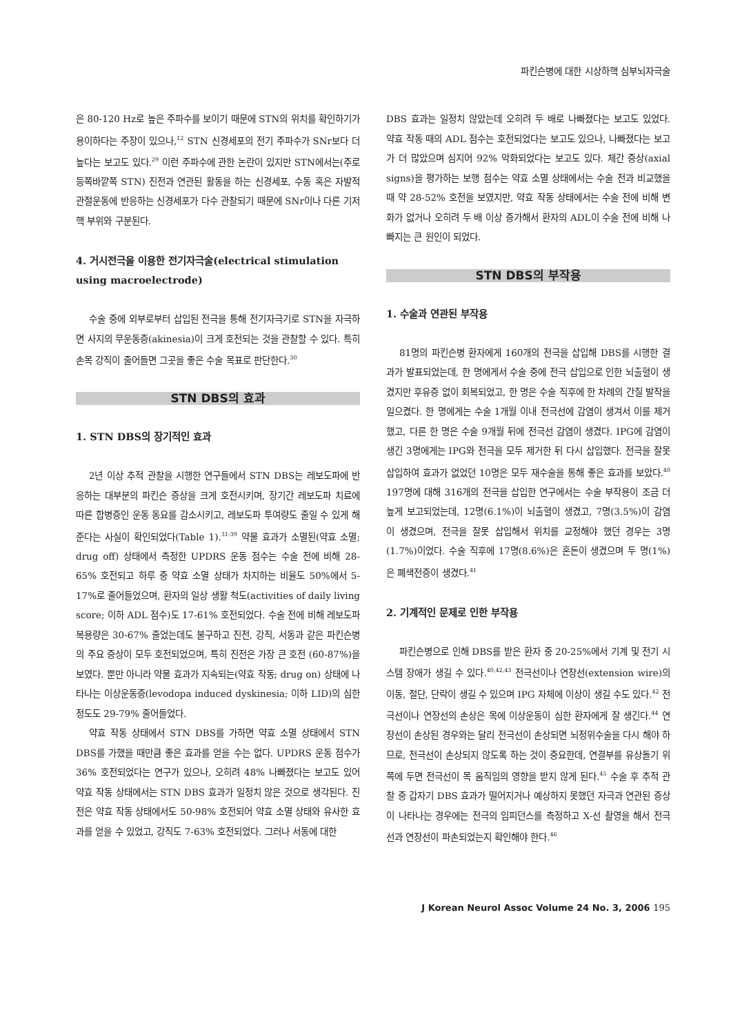파킨슨병에 대한 시상하핵 심부뇌자극술
은 80-120 Hz로 높은 주파수를 보이기 때문에 STN의 위치를 확인하기가 용이하다는 주장이 있으나,<sup>12</sup> STN 신경세포의 전기 주파수가 SNr보다 더 높다는 보고도 있다.<sup>29</sup> 이런 주파수에 관한 논란이 있지만 STN에서는(주로 등쪽바깥쪽 STN) 진전과 연관된 활동을 하는 신경세포, 수동 혹은 자발적 관절운동에 반응하는 신경세포가 다수 관찰되기 때문에 SNr이나 다른 기저핵 부위와 구분된다.
4. 거시전극을 이용한 전기자극술(electrical stimulation using macroelectrode)
수술 중에 외부로부터 삽입된 전극을 통해 전기자극기로 STN을 자극하면 사지의 무운동증(akinesia)이 크게 호전되는 것을 관찰할 수 있다. 특히 손목 강직이 줄어들면 그곳을 좋은 수술 목표로 판단한다.<sup>30</sup>
STN DBS의 효과
1. STN DBS의 장기적인 효과
2년 이상 추적 관찰을 시행한 연구들에서 STN DBS는 레보도파에 반응하는 대부분의 파킨슨 증상을 크게 호전시키며, 장기간 레보도파 치료에 따른 합병증인 운동 동요를 감소시키고, 레보도파 투여량도 줄일 수 있게 해 준다는 사실이 확인되었다(Table 1).<sup>31-39</sup> 약물 효과가 소멸된(약효 소멸; drug off) 상태에서 측정한 UPDRS 운동 점수는 수술 전에 비해 28-65% 호전되고 하루 중 약효 소멸 상태가 차지하는 비율도 50%에서 5-17%로 줄어들었으며, 환자의 일상 생활 척도(activities of daily living score; 이하 ADL 점수)도 17-61% 호전되었다. 수술 전에 비해 레보도파 복용량은 30-67% 줄었는데도 불구하고 진전, 강직, 서동과 같은 파킨슨병의 주요 증상이 모두 호전되었으며, 특히 진전은 가장 큰 호전 (60-87%)을 보였다. 뿐만 아니라 약물 효과가 지속되는(약효 작동; drug on) 상태에 나타나는 이상운동증(levodopa induced dyskinesia; 이하 LID)의 심한 정도도 29-79% 줄어들었다.
약효 작동 상태에서 STN DBS를 가하면 약효 소멸 상태에서 STN DBS를 가했을 때만큼 좋은 효과를 얻을 수는 없다. UPDRS 운동 점수가 36% 호전되었다는 연구가 있으나, 오히려 48% 나빠졌다는 보고도 있어 약효 작동 상태에서는 STN DBS 효과가 일정치 않은 것으로 생각된다. 진전은 약효 작동 상태에서도 50-98% 호전되어 약효 소멸 상태와 유사한 효과를 얻을 수 있었고, 강직도 7-63% 호전되었다. 그러나 서동에 대한
DBS 효과는 일정치 않았는데 오히려 두 배로 나빠졌다는 보고도 있었다. 약효 작동 때의 ADL 점수는 호전되었다는 보고도 있으나, 나빠졌다는 보고가 더 많았으며 심지어 92% 악화되었다는 보고도 있다. 체간 증상(axial signs)을 평가하는 보행 점수는 약효 소멸 상태에서는 수술 전과 비교했을 때 약 28-52% 호전을 보였지만, 약효 작동 상태에서는 수술 전에 비해 변화가 없거나 오히려 두 배 이상 증가해서 환자의 ADL이 수술 전에 비해 나빠지는 큰 원인이 되었다.
STN DBS의 부작용
1. 수술과 연관된 부작용
81명의 파킨슨병 환자에게 160개의 전극을 삽입해 DBS를 시행한 결과가 발표되었는데, 한 명에게서 수술 중에 전극 삽입으로 인한 뇌출혈이 생겼지만 후유증 없이 회복되었고, 한 명은 수술 직후에 한 차례의 간질 발작을 일으켰다. 한 명에게는 수술 1개월 이내 전극선에 감염이 생겨서 이를 제거했고, 다른 한 명은 수술 9개월 뒤에 전극선 감염이 생겼다. IPG에 감염이 생긴 3명에게는 IPG와 전극을 모두 제거한 뒤 다시 삽입했다. 전극을 잘못 삽입하여 효과가 없었던 10명은 모두 재수술을 통해 좋은 효과를 보았다.<sup>40</sup> 197명에 대해 316개의 전극을 삽입한 연구에서는 수술 부작용이 조금 더 높게 보고되었는데, 12명(6.1%)이 뇌출혈이 생겼고, 7명(3.5%)이 감염이 생겼으며, 전극을 잘못 삽입해서 위치를 교정해야 했던 경우는 3명(1.7%)이었다. 수술 직후에 17명(8.6%)은 혼돈이 생겼으며 두 명(1%)은 폐색전증이 생겼다.<sup>41</sup>
2. 기계적인 문제로 인한 부작용
파킨슨병으로 인해 DBS를 받은 환자 중 20-25%에서 기계 및 전기 시스템 장애가 생길 수 있다.<sup>40,42,43</sup> 전극선이나 연장선(extension wire)의 이동, 절단, 단락이 생길 수 있으며 IPG 자체에 이상이 생길 수도 있다.<sup>42</sup> 전극선이나 연장선의 손상은 목에 이상운동이 심한 환자에게 잘 생긴다.<sup>44</sup> 연장선이 손상된 경우와는 달리 전극선이 손상되면 뇌정위수술을 다시 해야 하므로, 전극선이 손상되지 않도록 하는 것이 중요한데, 연결부를 유상돌기 위쪽에 두면 전극선이 목 움직임의 영향을 받지 않게 된다.<sup>45</sup> 수술 후 추적 관찰 중 갑자기 DBS 효과가 떨어지거나 예상하지 못했던 자극과 연관된 증상이 나타나는 경우에는 전극의 임피던스를 측정하고 X-선 촬영을 해서 전극선과 연장선이 파손되었는지 확인해야 한다.<sup>46</sup>
J Korean Neurol Assoc Volume 24 No. 3, 2006 195